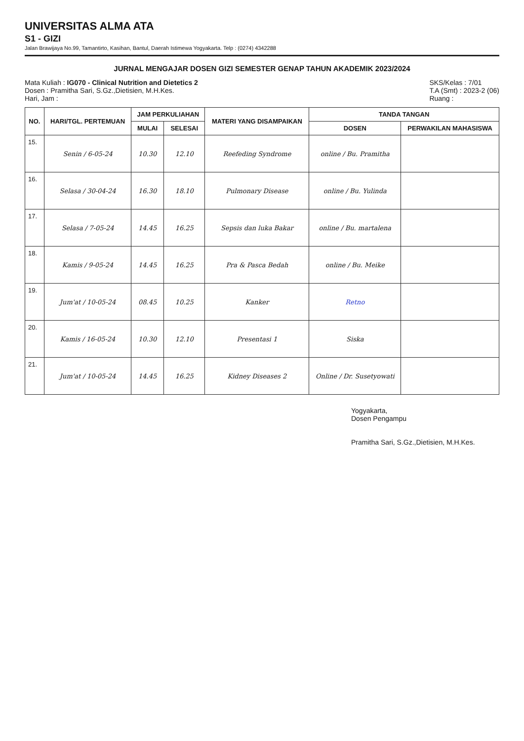UNIVERSITAS ALMA ATA
S1 - GIZI
Jalan Brawijaya No.99, Tamantirto, Kasihan, Bantul, Daerah Istimewa Yogyakarta. Telp : (0274) 4342288
JURNAL MENGAJAR DOSEN GIZI SEMESTER GENAP TAHUN AKADEMIK 2023/2024
Mata Kuliah : IG070 - Clinical Nutrition and Dietetics 2
Dosen : Pramitha Sari, S.Gz.,Dietisien, M.H.Kes.
Hari, Jam :
SKS/Kelas : 7/01
T.A (Smt) : 2023-2 (06)
Ruang :
| NO. | HARI/TGL. PERTEMUAN | JAM PERKULIAHAN | | MATERI YANG DISAMPAIKAN | TANDA TANGAN | |
| --- | --- | --- | --- | --- | --- | --- |
| | | MULAI | SELESAI | | DOSEN | PERWAKILAN MAHASISWA |
| 15. | Senin / 6-05-24 | 10.30 | 12.10 | Reefeding Syndrome | online / Bu. Pramitha | |
| 16. | Selasa / 30-04-24 | 16.30 | 18.10 | Pulmonary Disease | online / Bu. Yulinda | |
| 17. | Selasa / 7-05-24 | 14.45 | 16.25 | Sepsis dan luka Bakar | online / Bu. martalena | |
| 18. | Kamis / 9-05-24 | 14.45 | 16.25 | Pra & Pasca Bedah | online / Bu. Meike | |
| 19. | Jum'at / 10-05-24 | 08.45 | 10.25 | Kanker | Retno | |
| 20. | Kamis / 16-05-24 | 10.30 | 12.10 | Presentasi 1 | Siska | |
| 21. | Jum'at / 10-05-24 | 14.45 | 16.25 | Kidney Diseases 2 | Online / Dr. Susetyowati | |
Yogyakarta,
Dosen Pengampu
Pramitha Sari, S.Gz.,Dietisien, M.H.Kes.